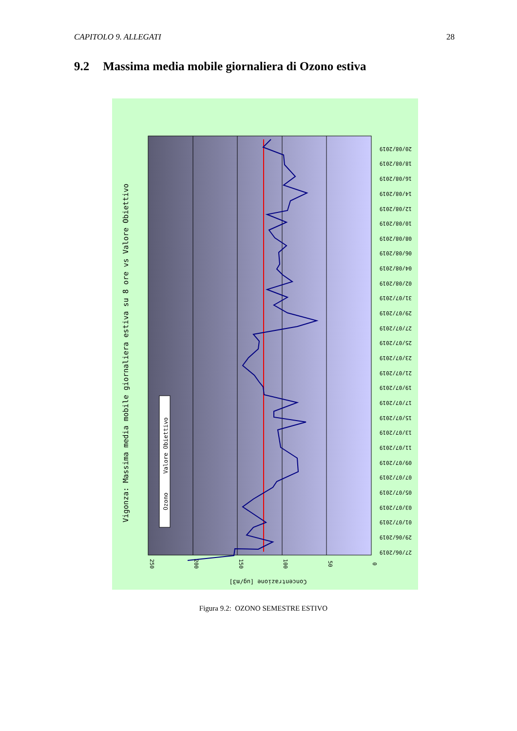CAPITOLO 9. ALLEGATI 28
9.2 Massima media mobile giornaliera di Ozono estiva
Ozono
Valore Obiettivo
Vigonza: Massima media mobile giornaliera estiva su 8 ore vs Valore Obiettivo
250
200
150
100
50
0
Concentrazione [ug/m3]
20/08/2019
18/08/2019
16/08/2019
14/08/2019
12/08/2019
10/08/2019
08/08/2019
06/08/2019
04/08/2019
02/08/2019
31/07/2019
29/07/2019
27/07/2019
25/07/2019
23/07/2019
21/07/2019
19/07/2019
17/07/2019
15/07/2019
13/07/2019
11/07/2019
09/07/2019
07/07/2019
05/07/2019
03/07/2019
01/07/2019
29/06/2019
27/06/2019
Figura 9.2: OZONO SEMESTRE ESTIVO